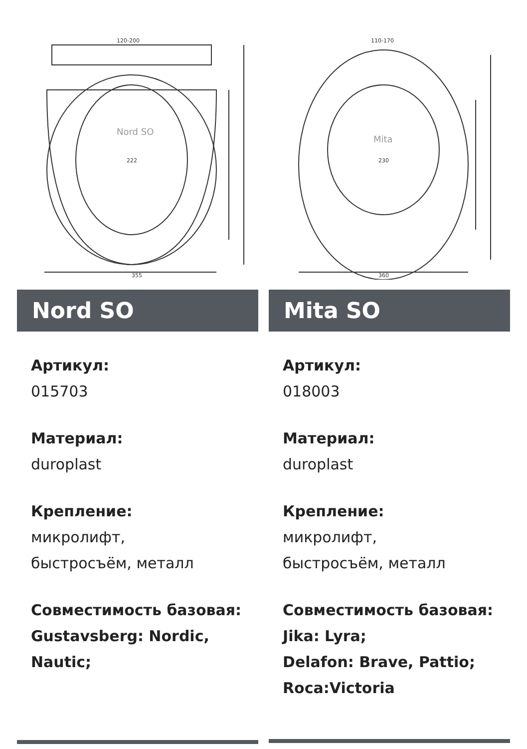355
Nord SO
222
120-200
Nord SO
Артикул:
015703
Материал:
duroplast
Крепление:
микролифт,
быстросъём, металл
Совместимость базовая:
Gustavsberg: Nordic,
Nautic;
360
Mita
230
110-170
Mita SO
Артикул:
018003
Материал:
duroplast
Крепление:
микролифт,
быстросъём, металл
Совместимость базовая:
Jika: Lyra;
Delafon: Brave, Pattio;
Roca:Victoria